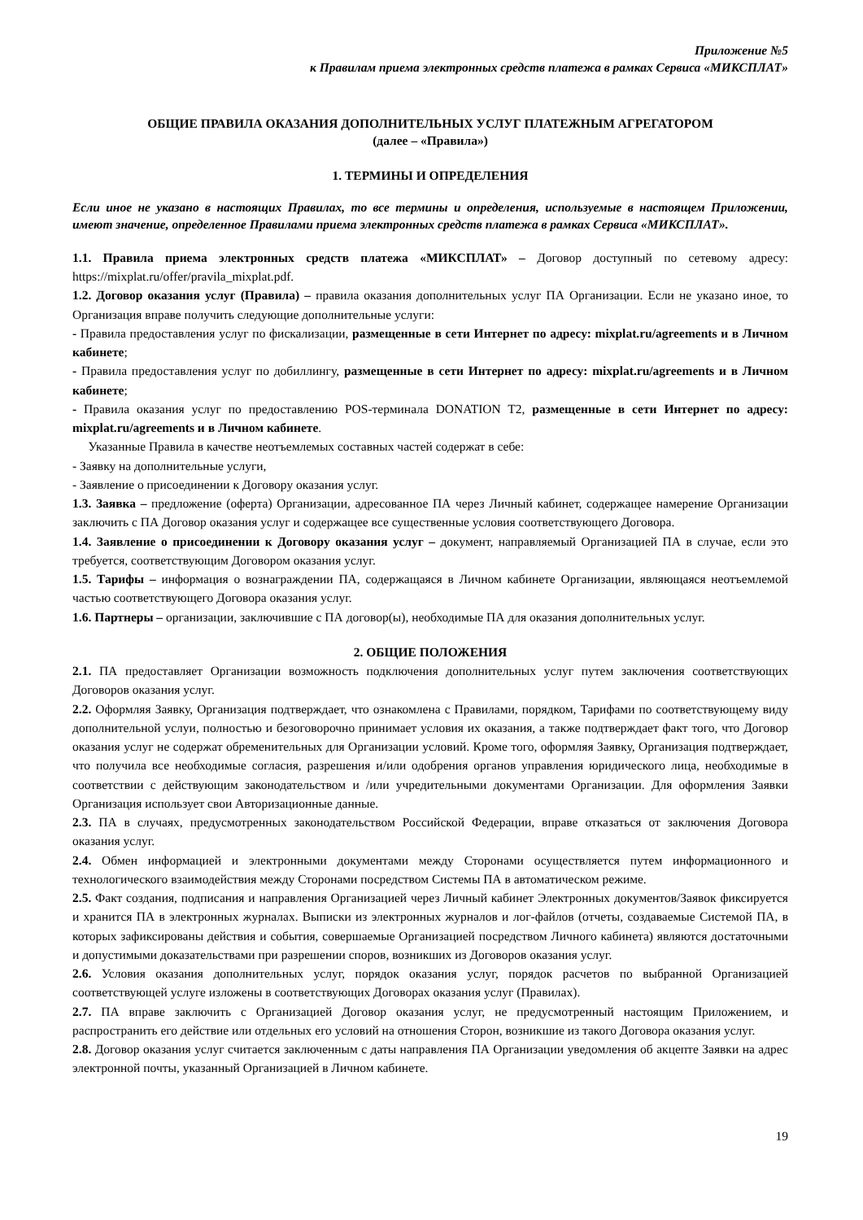Приложение №5
к Правилам приема электронных средств платежа в рамках Сервиса «МИКСПЛАТ»
ОБЩИЕ ПРАВИЛА ОКАЗАНИЯ ДОПОЛНИТЕЛЬНЫХ УСЛУГ ПЛАТЕЖНЫМ АГРЕГАТОРОМ
(далее – «Правила»)
1. ТЕРМИНЫ И ОПРЕДЕЛЕНИЯ
Если иное не указано в настоящих Правилах, то все термины и определения, используемые в настоящем Приложении, имеют значение, определенное Правилами приема электронных средств платежа в рамках Сервиса «МИКСПЛАТ».
1.1. Правила приема электронных средств платежа «МИКСПЛАТ» – Договор доступный по сетевому адресу: https://mixplat.ru/offer/pravila_mixplat.pdf.
1.2. Договор оказания услуг (Правила) – правила оказания дополнительных услуг ПА Организации. Если не указано иное, то Организация вправе получить следующие дополнительные услуги:
- Правила предоставления услуг по фискализации, размещенные в сети Интернет по адресу: mixplat.ru/agreements и в Личном кабинете;
- Правила предоставления услуг по добиллингу, размещенные в сети Интернет по адресу: mixplat.ru/agreements и в Личном кабинете;
- Правила оказания услуг по предоставлению POS-терминала DONATION T2, размещенные в сети Интернет по адресу: mixplat.ru/agreements и в Личном кабинете.
Указанные Правила в качестве неотъемлемых составных частей содержат в себе:
- Заявку на дополнительные услуги,
- Заявление о присоединении к Договору оказания услуг.
1.3. Заявка – предложение (оферта) Организации, адресованное ПА через Личный кабинет, содержащее намерение Организации заключить с ПА Договор оказания услуг и содержащее все существенные условия соответствующего Договора.
1.4. Заявление о присоединении к Договору оказания услуг – документ, направляемый Организацией ПА в случае, если это требуется, соответствующим Договором оказания услуг.
1.5. Тарифы – информация о вознаграждении ПА, содержащаяся в Личном кабинете Организации, являющаяся неотъемлемой частью соответствующего Договора оказания услуг.
1.6. Партнеры – организации, заключившие с ПА договор(ы), необходимые ПА для оказания дополнительных услуг.
2. ОБЩИЕ ПОЛОЖЕНИЯ
2.1. ПА предоставляет Организации возможность подключения дополнительных услуг путем заключения соответствующих Договоров оказания услуг.
2.2. Оформляя Заявку, Организация подтверждает, что ознакомлена с Правилами, порядком, Тарифами по соответствующему виду дополнительной услуи, полностью и безоговорочно принимает условия их оказания, а также подтверждает факт того, что Договор оказания услуг не содержат обременительных для Организации условий. Кроме того, оформляя Заявку, Организация подтверждает, что получила все необходимые согласия, разрешения и/или одобрения органов управления юридического лица, необходимые в соответствии с действующим законодательством и /или учредительными документами Организации. Для оформления Заявки Организация использует свои Авторизационные данные.
2.3. ПА в случаях, предусмотренных законодательством Российской Федерации, вправе отказаться от заключения Договора оказания услуг.
2.4. Обмен информацией и электронными документами между Сторонами осуществляется путем информационного и технологического взаимодействия между Сторонами посредством Системы ПА в автоматическом режиме.
2.5. Факт создания, подписания и направления Организацией через Личный кабинет Электронных документов/Заявок фиксируется и хранится ПА в электронных журналах. Выписки из электронных журналов и лог-файлов (отчеты, создаваемые Системой ПА, в которых зафиксированы действия и события, совершаемые Организацией посредством Личного кабинета) являются достаточными и допустимыми доказательствами при разрешении споров, возникших из Договоров оказания услуг.
2.6. Условия оказания дополнительных услуг, порядок оказания услуг, порядок расчетов по выбранной Организацией соответствующей услуге изложены в соответствующих Договорах оказания услуг (Правилах).
2.7. ПА вправе заключить с Организацией Договор оказания услуг, не предусмотренный настоящим Приложением, и распространить его действие или отдельных его условий на отношения Сторон, возникшие из такого Договора оказания услуг.
2.8. Договор оказания услуг считается заключенным с даты направления ПА Организации уведомления об акцепте Заявки на адрес электронной почты, указанный Организацией в Личном кабинете.
19